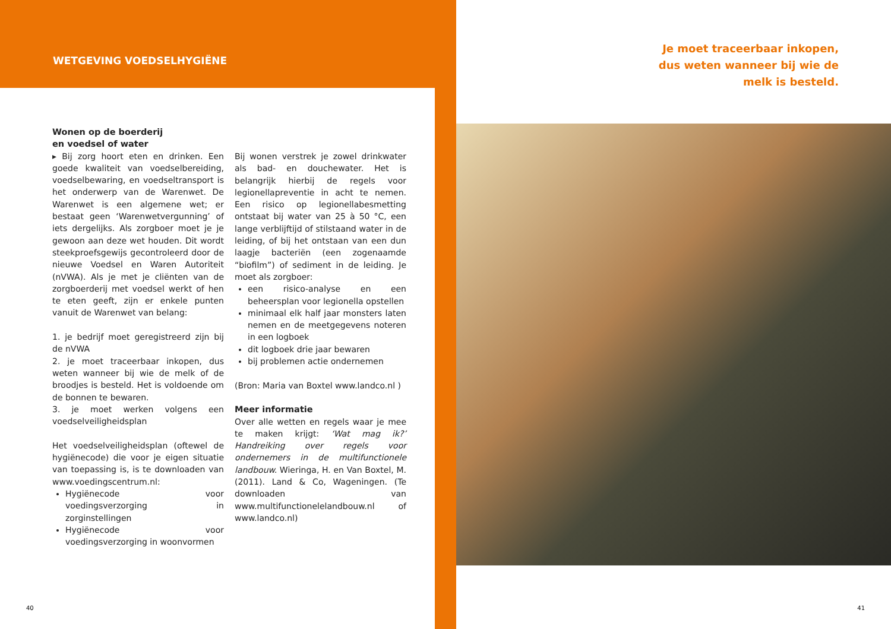WETGEVING VOEDSELHYGIËNE
Wonen op de boerderij
en voedsel of water
▸ Bij zorg hoort eten en drinken. Een goede kwaliteit van voedselbereiding, voedselbewaring, en voedseltransport is het onderwerp van de Warenwet. De Warenwet is een algemene wet; er bestaat geen ‘Warenwetvergunning’ of iets dergelijks. Als zorgboer moet je je gewoon aan deze wet houden. Dit wordt steekproefsgewijs gecontroleerd door de nieuwe Voedsel en Waren Autoriteit (nVWA). Als je met je cliënten van de zorgboerderij met voedsel werkt of hen te eten geeft, zijn er enkele punten vanuit de Warenwet van belang:
1. je bedrijf moet geregistreerd zijn bij de nVWA
2. je moet traceerbaar inkopen, dus weten wanneer bij wie de melk of de broodjes is besteld. Het is voldoende om de bonnen te bewaren.
3. je moet werken volgens een voedselveiligheidsplan
Het voedselveiligheidsplan (oftewel de hygiënecode) die voor je eigen situatie van toepassing is, is te downloaden van www.voedingscentrum.nl:
Hygiënecode voor voedingsverzorging in zorginstellingen
Hygiënecode voor voedingsverzorging in woonvormen
Bij wonen verstrek je zowel drinkwater als bad- en douchewater. Het is belangrijk hierbij de regels voor legionellapreventie in acht te nemen. Een risico op legionellabesmetting ontstaat bij water van 25 à 50 °C, een lange verblijftijd of stilstaand water in de leiding, of bij het ontstaan van een dun laagje bacteriën (een zogenaamde “biofilm”) of sediment in de leiding. Je moet als zorgboer:
een risico-analyse en een beheersplan voor legionella opstellen
minimaal elk half jaar monsters laten nemen en de meetgegevens noteren in een logboek
dit logboek drie jaar bewaren
bij problemen actie ondernemen
(Bron: Maria van Boxtel www.landco.nl )
Meer informatie
Over alle wetten en regels waar je mee te maken krijgt: ‘Wat mag ik?’ Handreiking over regels voor ondernemers in de multifunctionele landbouw. Wieringa, H. en Van Boxtel, M. (2011). Land & Co, Wageningen. (Te downloaden van www.multifunctionelelandbouw.nl of www.landco.nl)
40
Je moet traceerbaar inkopen,
dus weten wanneer bij wie de
melk is besteld.
41